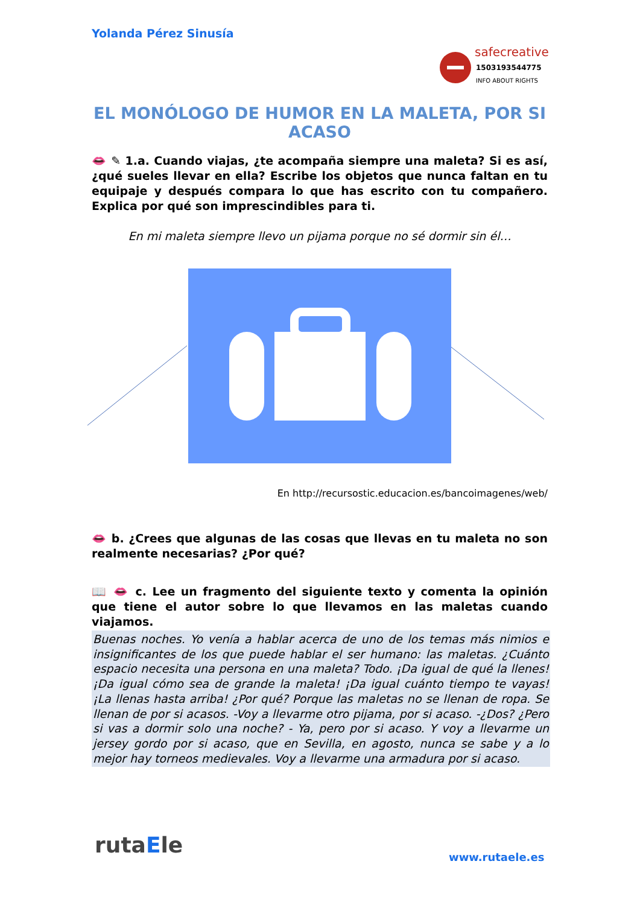Yolanda Pérez Sinusía
safecreative
1503193544775
INFO ABOUT RIGHTS
EL MONÓLOGO DE HUMOR EN LA MALETA, POR SI ACASO
👄 ✎ 1.a. Cuando viajas, ¿te acompaña siempre una maleta? Si es así, ¿qué sueles llevar en ella? Escribe los objetos que nunca faltan en tu equipaje y después compara lo que has escrito con tu compañero. Explica por qué son imprescindibles para ti.
En mi maleta siempre llevo un pijama porque no sé dormir sin él…
En http://recursostic.educacion.es/bancoimagenes/web/
👄 b. ¿Crees que algunas de las cosas que llevas en tu maleta no son realmente necesarias? ¿Por qué?
📖 👄 c. Lee un fragmento del siguiente texto y comenta la opinión que tiene el autor sobre lo que llevamos en las maletas cuando viajamos.
Buenas noches. Yo venía a hablar acerca de uno de los temas más nimios e insignificantes de los que puede hablar el ser humano: las maletas. ¿Cuánto espacio necesita una persona en una maleta? Todo. ¡Da igual de qué la llenes! ¡Da igual cómo sea de grande la maleta! ¡Da igual cuánto tiempo te vayas! ¡La llenas hasta arriba! ¿Por qué? Porque las maletas no se llenan de ropa. Se llenan de por si acasos. -Voy a llevarme otro pijama, por si acaso. -¿Dos? ¿Pero si vas a dormir solo una noche? - Ya, pero por si acaso. Y voy a llevarme un jersey gordo por si acaso, que en Sevilla, en agosto, nunca se sabe y a lo mejor hay torneos medievales. Voy a llevarme una armadura por si acaso.
rutaEle www.rutaele.es